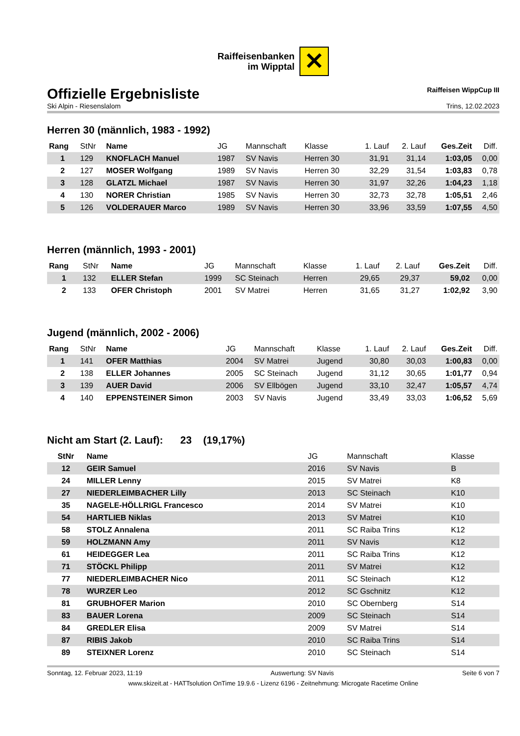Raiffeisenbanken
im Wipptal
✕
Offizielle Ergebnisliste
Raiffeisen WippCup III
Ski Alpin - Riesenslalom Trins, 12.02.2023
Herren 30 (männlich, 1983 - 1992)
| Rang | StNr | Name | JG | Mannschaft | Klasse | 1. Lauf | 2. Lauf | Ges.Zeit | Diff. |
| --- | --- | --- | --- | --- | --- | --- | --- | --- | --- |
| 1 | 129 | KNOFLACH Manuel | 1987 | SV Navis | Herren 30 | 31,91 | 31,14 | 1:03,05 | 0,00 |
| 2 | 127 | MOSER Wolfgang | 1989 | SV Navis | Herren 30 | 32,29 | 31,54 | 1:03,83 | 0,78 |
| 3 | 128 | GLATZL Michael | 1987 | SV Navis | Herren 30 | 31,97 | 32,26 | 1:04,23 | 1,18 |
| 4 | 130 | NORER Christian | 1985 | SV Navis | Herren 30 | 32,73 | 32,78 | 1:05,51 | 2,46 |
| 5 | 126 | VOLDERAUER Marco | 1989 | SV Navis | Herren 30 | 33,96 | 33,59 | 1:07,55 | 4,50 |
Herren (männlich, 1993 - 2001)
| Rang | StNr | Name | JG | Mannschaft | Klasse | 1. Lauf | 2. Lauf | Ges.Zeit | Diff. |
| --- | --- | --- | --- | --- | --- | --- | --- | --- | --- |
| 1 | 132 | ELLER Stefan | 1999 | SC Steinach | Herren | 29,65 | 29,37 | 59,02 | 0,00 |
| 2 | 133 | OFER Christoph | 2001 | SV Matrei | Herren | 31,65 | 31,27 | 1:02,92 | 3,90 |
Jugend (männlich, 2002 - 2006)
| Rang | StNr | Name | JG | Mannschaft | Klasse | 1. Lauf | 2. Lauf | Ges.Zeit | Diff. |
| --- | --- | --- | --- | --- | --- | --- | --- | --- | --- |
| 1 | 141 | OFER Matthias | 2004 | SV Matrei | Jugend | 30,80 | 30,03 | 1:00,83 | 0,00 |
| 2 | 138 | ELLER Johannes | 2005 | SC Steinach | Jugend | 31,12 | 30,65 | 1:01,77 | 0,94 |
| 3 | 139 | AUER David | 2006 | SV Ellbögen | Jugend | 33,10 | 32,47 | 1:05,57 | 4,74 |
| 4 | 140 | EPPENSTEINER Simon | 2003 | SV Navis | Jugend | 33,49 | 33,03 | 1:06,52 | 5,69 |
Nicht am Start (2. Lauf): 23 (19,17%)
| StNr | Name | JG | Mannschaft | Klasse |
| --- | --- | --- | --- | --- |
| 12 | GEIR Samuel | 2016 | SV Navis | B |
| 24 | MILLER Lenny | 2015 | SV Matrei | K8 |
| 27 | NIEDERLEIMBACHER Lilly | 2013 | SC Steinach | K10 |
| 35 | NAGELE-HÖLLRIGL Francesco | 2014 | SV Matrei | K10 |
| 54 | HARTLIEB Niklas | 2013 | SV Matrei | K10 |
| 58 | STOLZ Annalena | 2011 | SC Raiba Trins | K12 |
| 59 | HOLZMANN Amy | 2011 | SV Navis | K12 |
| 61 | HEIDEGGER Lea | 2011 | SC Raiba Trins | K12 |
| 71 | STÖCKL Philipp | 2011 | SV Matrei | K12 |
| 77 | NIEDERLEIMBACHER Nico | 2011 | SC Steinach | K12 |
| 78 | WURZER Leo | 2012 | SC Gschnitz | K12 |
| 81 | GRUBHOFER Marion | 2010 | SC Obernberg | S14 |
| 83 | BAUER Lorena | 2009 | SC Steinach | S14 |
| 84 | GREDLER Elisa | 2009 | SV Matrei | S14 |
| 87 | RIBIS Jakob | 2010 | SC Raiba Trins | S14 |
| 89 | STEIXNER Lorenz | 2010 | SC Steinach | S14 |
Sonntag, 12. Februar 2023, 11:19 Auswertung: SV Navis Seite 6 von 7
www.skizeit.at - HATTsolution OnTime 19.9.6 - Lizenz 6196 - Zeitnehmung: Microgate Racetime Online